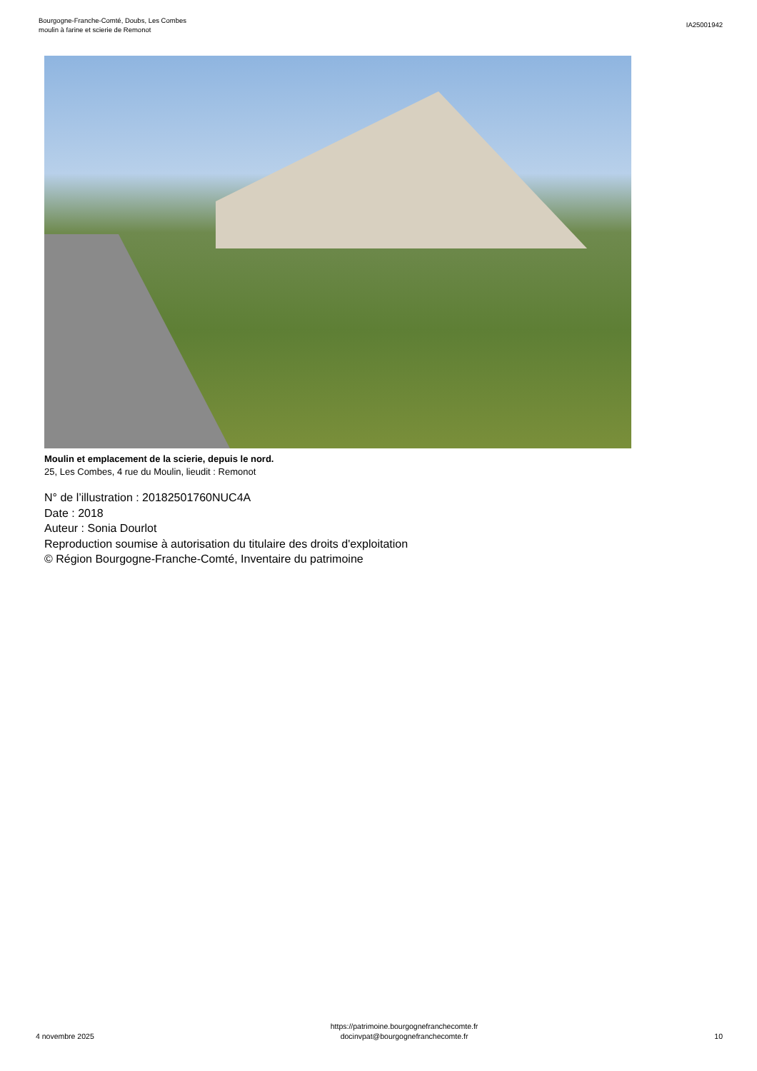Bourgogne-Franche-Comté, Doubs, Les Combes
moulin à farine et scierie de Remonot
IA25001942
Moulin et emplacement de la scierie, depuis le nord.
25, Les Combes, 4 rue du Moulin, lieudit : Remonot
N° de l’illustration : 20182501760NUC4A
Date : 2018
Auteur : Sonia Dourlot
Reproduction soumise à autorisation du titulaire des droits d'exploitation
© Région Bourgogne-Franche-Comté, Inventaire du patrimoine
4 novembre 2025
https://patrimoine.bourgognefranchecomte.fr
docinvpat@bourgognefranchecomte.fr
10